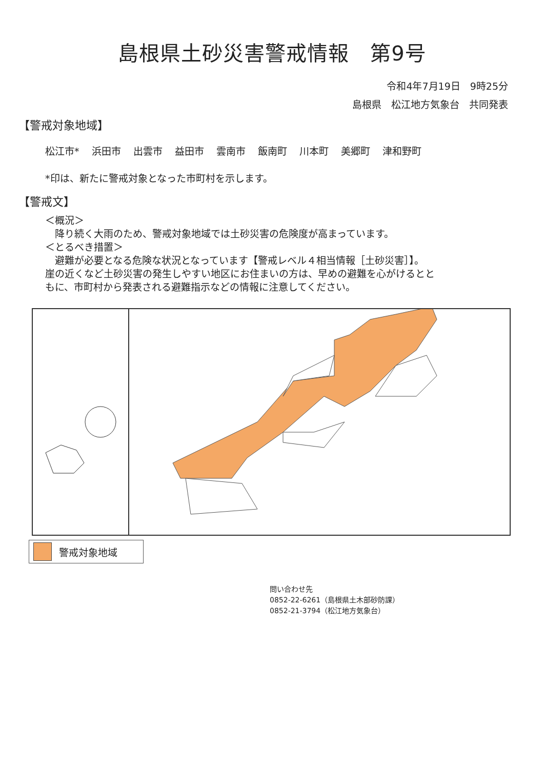島根県土砂災害警戒情報　第9号
令和4年7月19日　9時25分
島根県　松江地方気象台　共同発表
【警戒対象地域】
松江市* 浜田市 出雲市 益田市 雲南市 飯南町 川本町 美郷町 津和野町
*印は、新たに警戒対象となった市町村を示します。
【警戒文】
＜概況＞
　降り続く大雨のため、警戒対象地域では土砂災害の危険度が高まっています。
＜とるべき措置＞
　避難が必要となる危険な状況となっています【警戒レベル４相当情報［土砂災害］】。
崖の近くなど土砂災害の発生しやすい地区にお住まいの方は、早めの避難を心がけるとと
もに、市町村から発表される避難指示などの情報に注意してください。
警戒対象地域
問い合わせ先
0852-22-6261（島根県土木部砂防課）
0852-21-3794（松江地方気象台）